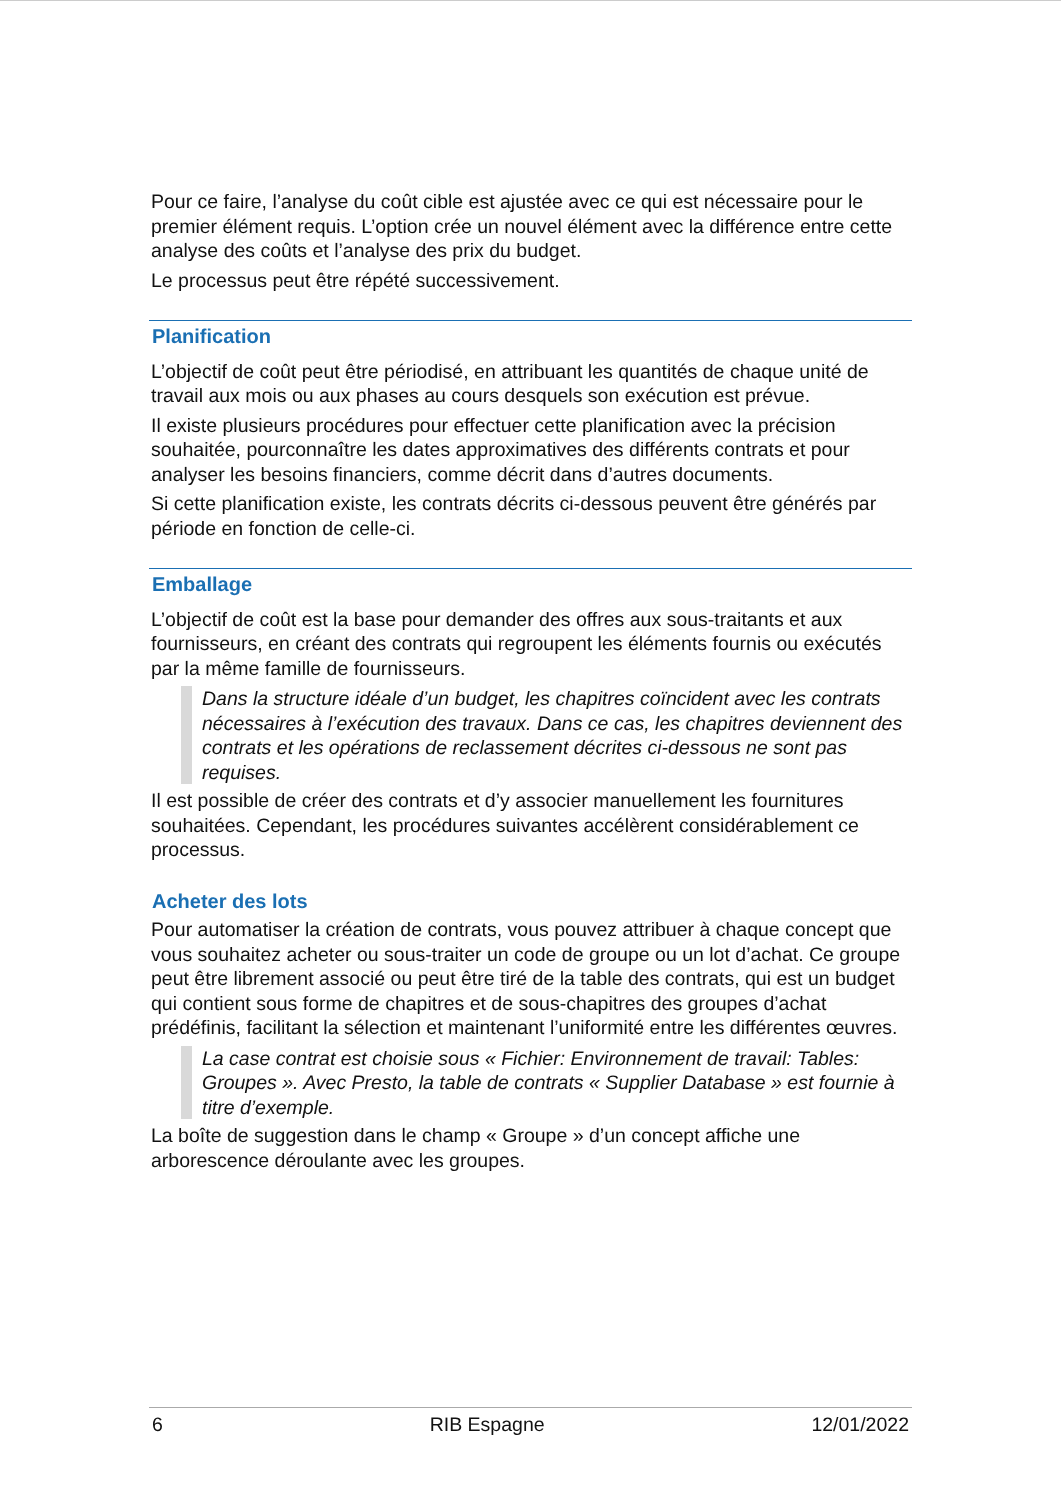Pour ce faire, l’analyse du coût cible est ajustée avec ce qui est nécessaire pour le premier élément requis. L’option crée un nouvel élément avec la différence entre cette analyse des coûts et l’analyse des prix du budget.
Le processus peut être répété successivement.
Planification
L’objectif de coût peut être périodisé, en attribuant les quantités de chaque unité de travail aux mois ou aux phases au cours desquels son exécution est prévue.
Il existe plusieurs procédures pour effectuer cette planification avec la précision souhaitée, pourconnaître les dates approximatives des différents contrats et pour analyser les besoins financiers, comme décrit dans d’autres documents.
Si cette planification existe, les contrats décrits ci-dessous peuvent être générés par période en fonction de celle-ci.
Emballage
L’objectif de coût est la base pour demander des offres aux sous-traitants et aux fournisseurs, en créant des contrats qui regroupent les éléments fournis ou exécutés par la même famille de fournisseurs.
Dans la structure idéale d’un budget, les chapitres coïncident avec les contrats nécessaires à l’exécution des travaux. Dans ce cas, les chapitres deviennent des contrats et les opérations de reclassement décrites ci-dessous ne sont pas requises.
Il est possible de créer des contrats et d’y associer manuellement les fournitures souhaitées. Cependant, les procédures suivantes accélèrent considérablement ce processus.
Acheter des lots
Pour automatiser la création de contrats, vous pouvez attribuer à chaque concept que vous souhaitez acheter ou sous-traiter un code de groupe ou un lot d’achat. Ce groupe peut être librement associé ou peut être tiré de la table des contrats, qui est un budget qui contient sous forme de chapitres et de sous-chapitres des groupes d’achat prédéfinis, facilitant la sélection et maintenant l’uniformité entre les différentes œuvres.
La case contrat est choisie sous « Fichier: Environnement de travail: Tables: Groupes ». Avec Presto, la table de contrats « Supplier Database » est fournie à titre d’exemple.
La boîte de suggestion dans le champ « Groupe » d’un concept affiche une arborescence déroulante avec les groupes.
6 RIB Espagne 12/01/2022